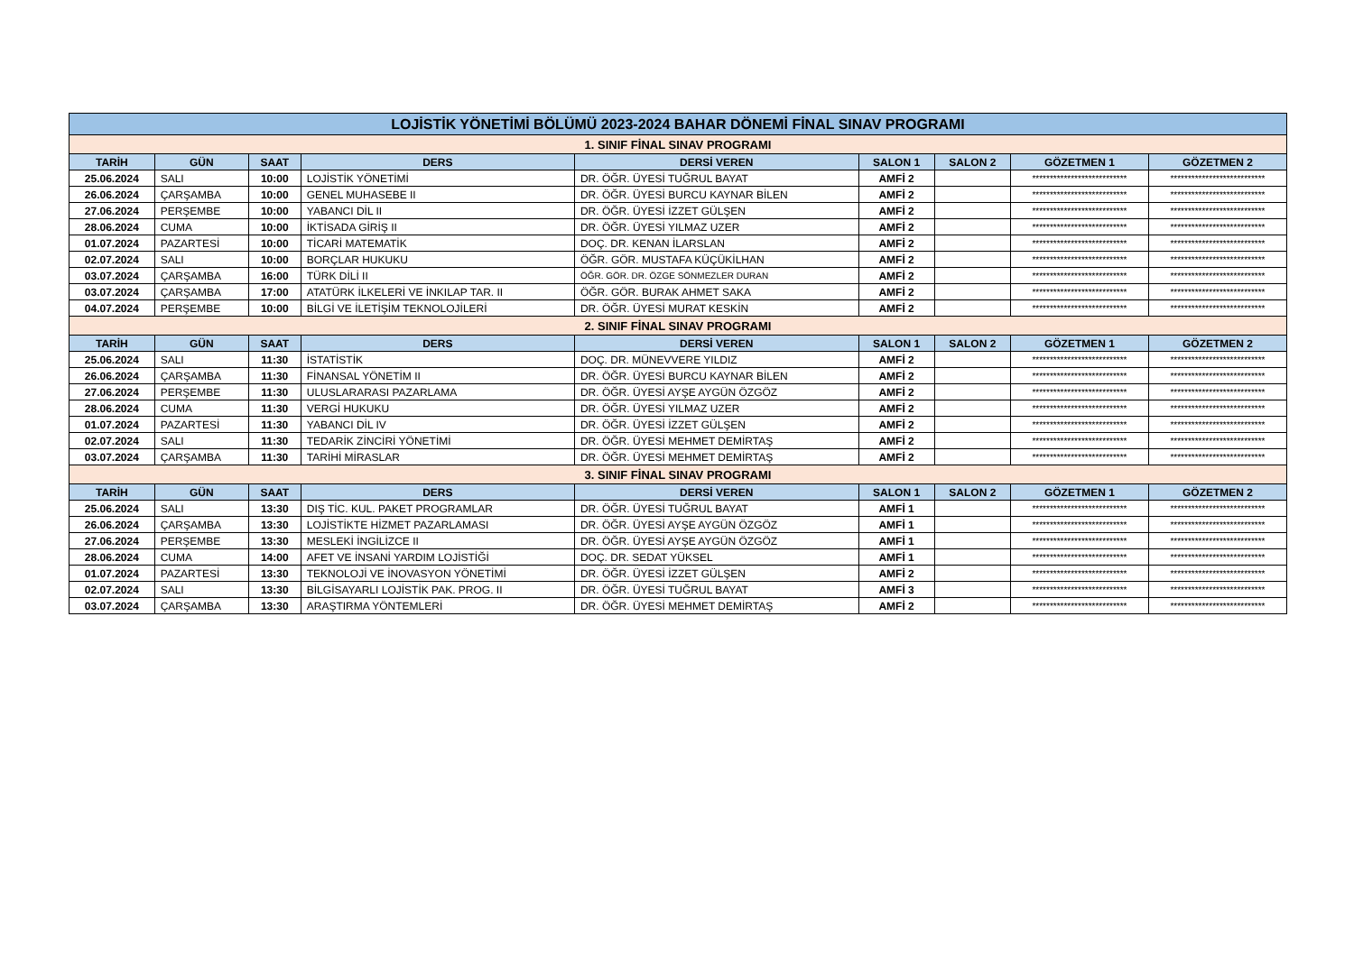| LOJİSTİK YÖNETİMİ BÖLÜMÜ 2023-2024 BAHAR DÖNEMİ FİNAL SINAV PROGRAMI | | | | | | | | |
| 1. SINIF FİNAL SINAV PROGRAMI | | | | | | | | |
| TARİH | GÜN | SAAT | DERS | DERSİ VEREN | SALON 1 | SALON 2 | GÖZETMEN 1 | GÖZETMEN 2 |
| 25.06.2024 | SALI | 10:00 | LOJİSTİK YÖNETİMİ | DR. ÖĞR. ÜYESİ TUĞRUL BAYAT | AMFİ 2 | | *************************** | *************************** |
| 26.06.2024 | ÇARŞAMBA | 10:00 | GENEL MUHASEBE II | DR. ÖĞR. ÜYESİ BURCU KAYNAR BİLEN | AMFİ 2 | | *************************** | *************************** |
| 27.06.2024 | PERŞEMBE | 10:00 | YABANCI DİL II | DR. ÖĞR. ÜYESİ İZZET GÜLŞEN | AMFİ 2 | | *************************** | *************************** |
| 28.06.2024 | CUMA | 10:00 | İKTİSADA GİRİŞ II | DR. ÖĞR. ÜYESİ YILMAZ UZER | AMFİ 2 | | *************************** | *************************** |
| 01.07.2024 | PAZARTESİ | 10:00 | TİCARİ MATEMATİK | DOÇ. DR. KENAN İLARSLAN | AMFİ 2 | | *************************** | *************************** |
| 02.07.2024 | SALI | 10:00 | BORÇLAR HUKUKU | ÖĞR. GÖR. MUSTAFA KÜÇÜKİLHAN | AMFİ 2 | | *************************** | *************************** |
| 03.07.2024 | ÇARŞAMBA | 16:00 | TÜRK DİLİ II | ÖĞR. GÖR. DR. ÖZGE SÖNMEZLER DURAN | AMFİ 2 | | *************************** | *************************** |
| 03.07.2024 | ÇARŞAMBA | 17:00 | ATATÜRK İLKELERİ VE İNKILAP TAR. II | ÖĞR. GÖR. BURAK AHMET SAKA | AMFİ 2 | | *************************** | *************************** |
| 04.07.2024 | PERŞEMBE | 10:00 | BİLGİ VE İLETİŞİM TEKNOLOJİLERİ | DR. ÖĞR. ÜYESİ MURAT KESKİN | AMFİ 2 | | *************************** | *************************** |
| 2. SINIF FİNAL SINAV PROGRAMI | | | | | | | | |
| TARİH | GÜN | SAAT | DERS | DERSİ VEREN | SALON 1 | SALON 2 | GÖZETMEN 1 | GÖZETMEN 2 |
| 25.06.2024 | SALI | 11:30 | İSTATİSTİK | DOÇ. DR. MÜNEVVERE YILDIZ | AMFİ 2 | | *************************** | *************************** |
| 26.06.2024 | ÇARŞAMBA | 11:30 | FİNANSAL YÖNETİM II | DR. ÖĞR. ÜYESİ BURCU KAYNAR BİLEN | AMFİ 2 | | *************************** | *************************** |
| 27.06.2024 | PERŞEMBE | 11:30 | ULUSLARARASI PAZARLAMA | DR. ÖĞR. ÜYESİ AYŞE AYGÜN ÖZGÖZ | AMFİ 2 | | *************************** | *************************** |
| 28.06.2024 | CUMA | 11:30 | VERGİ HUKUKU | DR. ÖĞR. ÜYESİ YILMAZ UZER | AMFİ 2 | | *************************** | *************************** |
| 01.07.2024 | PAZARTESİ | 11:30 | YABANCI DİL IV | DR. ÖĞR. ÜYESİ İZZET GÜLŞEN | AMFİ 2 | | *************************** | *************************** |
| 02.07.2024 | SALI | 11:30 | TEDARİK ZİNCİRİ YÖNETİMİ | DR. ÖĞR. ÜYESİ MEHMET DEMİRTAŞ | AMFİ 2 | | *************************** | *************************** |
| 03.07.2024 | ÇARŞAMBA | 11:30 | TARİHİ MİRASLAR | DR. ÖĞR. ÜYESİ MEHMET DEMİRTAŞ | AMFİ 2 | | *************************** | *************************** |
| 3. SINIF FİNAL SINAV PROGRAMI | | | | | | | | |
| TARİH | GÜN | SAAT | DERS | DERSİ VEREN | SALON 1 | SALON 2 | GÖZETMEN 1 | GÖZETMEN 2 |
| 25.06.2024 | SALI | 13:30 | DIŞ TİC. KUL. PAKET PROGRAMLAR | DR. ÖĞR. ÜYESİ TUĞRUL BAYAT | AMFİ 1 | | *************************** | *************************** |
| 26.06.2024 | ÇARŞAMBA | 13:30 | LOJİSTİKTE HİZMET PAZARLAMASI | DR. ÖĞR. ÜYESİ AYŞE AYGÜN ÖZGÖZ | AMFİ 1 | | *************************** | *************************** |
| 27.06.2024 | PERŞEMBE | 13:30 | MESLEKİ İNGİLİZCE II | DR. ÖĞR. ÜYESİ AYŞE AYGÜN ÖZGÖZ | AMFİ 1 | | *************************** | *************************** |
| 28.06.2024 | CUMA | 14:00 | AFET VE İNSANİ YARDIM LOJİSTİĞİ | DOÇ. DR. SEDAT YÜKSEL | AMFİ 1 | | *************************** | *************************** |
| 01.07.2024 | PAZARTESİ | 13:30 | TEKNOLOJİ VE İNOVASYON YÖNETİMİ | DR. ÖĞR. ÜYESİ İZZET GÜLŞEN | AMFİ 2 | | *************************** | *************************** |
| 02.07.2024 | SALI | 13:30 | BİLGİSAYARLI LOJİSTİK PAK. PROG. II | DR. ÖĞR. ÜYESİ TUĞRUL BAYAT | AMFİ 3 | | *************************** | *************************** |
| 03.07.2024 | ÇARŞAMBA | 13:30 | ARAŞTIRMA YÖNTEMLERİ | DR. ÖĞR. ÜYESİ MEHMET DEMİRTAŞ | AMFİ 2 | | *************************** | *************************** |